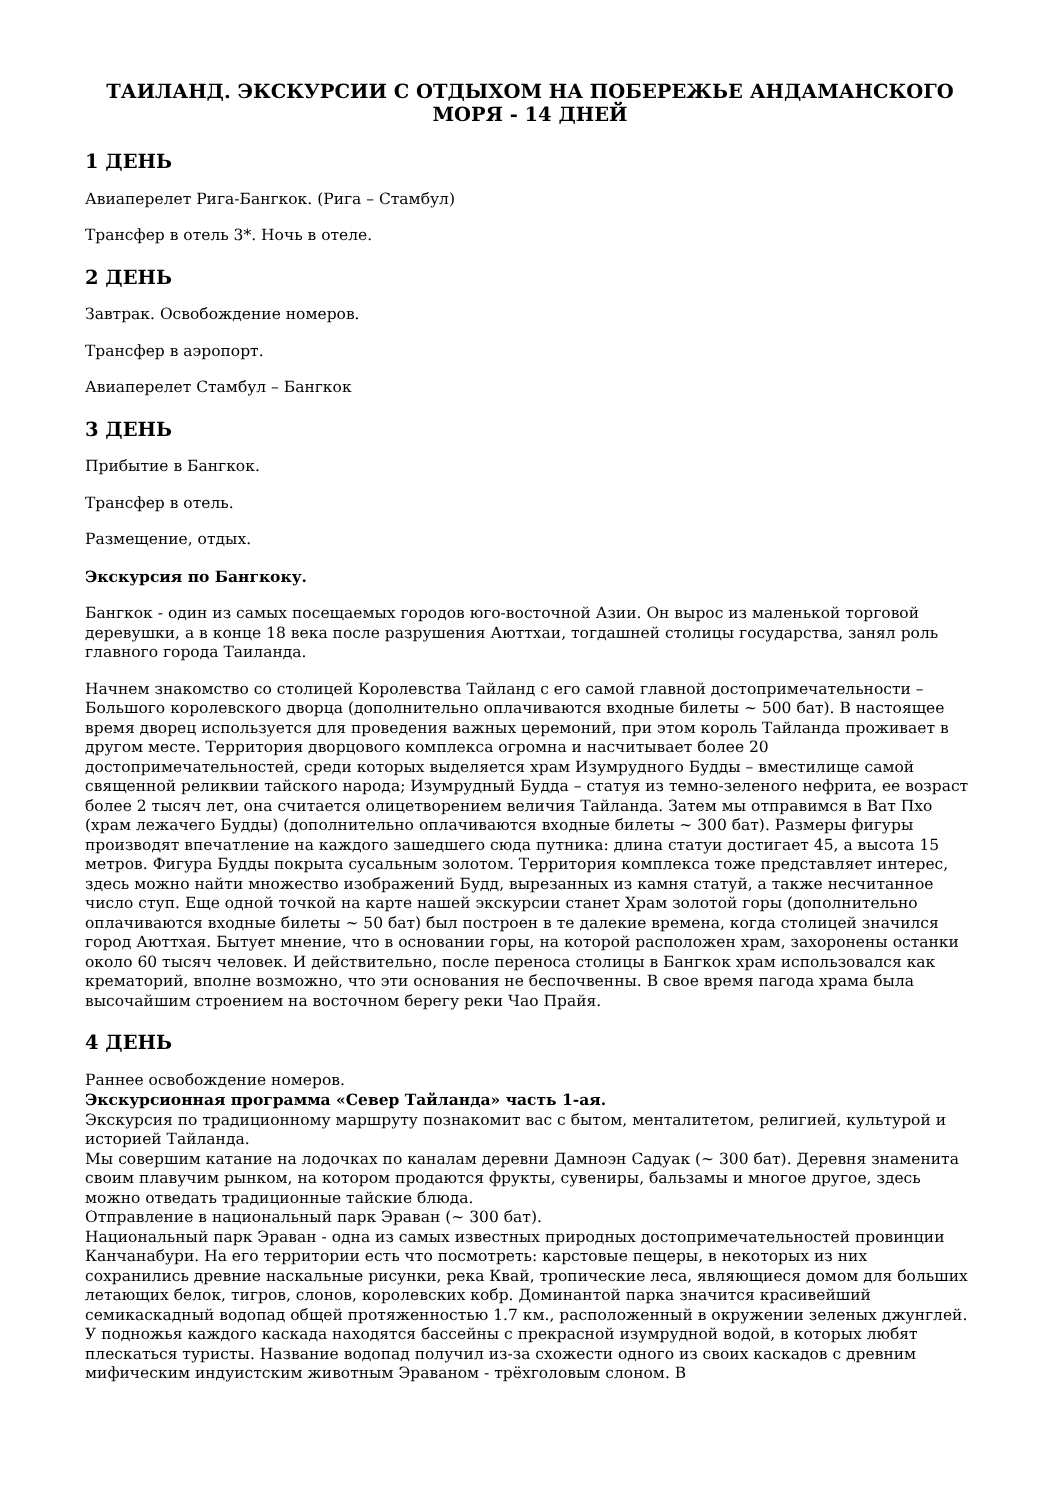ТАИЛАНД. ЭКСКУРСИИ С ОТДЫХОМ НА ПОБЕРЕЖЬЕ АНДАМАНСКОГО МОРЯ - 14 ДНЕЙ
1 ДЕНЬ
Авиаперелет Рига-Бангкок. (Рига – Стамбул)
Трансфер в отель 3*. Ночь в отеле.
2 ДЕНЬ
Завтрак. Освобождение номеров.
Трансфер в аэропорт.
Авиаперелет Стамбул – Бангкок
3 ДЕНЬ
Прибытие в Бангкок.
Трансфер в отель.
Размещение, отдых.
Экскурсия по Бангкоку.
Бангкок - один из самых посещаемых городов юго-восточной Азии. Он вырос из маленькой торговой деревушки, а в конце 18 века после разрушения Аюттхаи, тогдашней столицы государства, занял роль главного города Таиланда.
Начнем знакомство со столицей Королевства Тайланд с его самой главной достопримечательности – Большого королевского дворца (дополнительно оплачиваются входные билеты ~ 500 бат). В настоящее время дворец используется для проведения важных церемоний, при этом король Тайланда проживает в другом месте. Территория дворцового комплекса огромна и насчитывает более 20 достопримечательностей, среди которых выделяется храм Изумрудного Будды – вместилище самой священной реликвии тайского народа; Изумрудный Будда – статуя из темно-зеленого нефрита, ее возраст более 2 тысяч лет, она считается олицетворением величия Тайланда. Затем мы отправимся в Ват Пхо (храм лежачего Будды) (дополнительно оплачиваются входные билеты ~ 300 бат). Размеры фигуры производят впечатление на каждого зашедшего сюда путника: длина статуи достигает 45, а высота 15 метров. Фигура Будды покрыта сусальным золотом. Территория комплекса тоже представляет интерес, здесь можно найти множество изображений Будд, вырезанных из камня статуй, а также несчитанное число ступ. Еще одной точкой на карте нашей экскурсии станет Храм золотой горы (дополнительно оплачиваются входные билеты ~ 50 бат) был построен в те далекие времена, когда столицей значился город Аюттхая. Бытует мнение, что в основании горы, на которой расположен храм, захоронены останки около 60 тысяч человек. И действительно, после переноса столицы в Бангкок храм использовался как крематорий, вполне возможно, что эти основания не беспочвенны. В свое время пагода храма была высочайшим строением на восточном берегу реки Чао Прайя.
4 ДЕНЬ
Раннее освобождение номеров.
Экскурсионная программа «Север Тайланда» часть 1-ая.
Экскурсия по традиционному маршруту познакомит вас с бытом, менталитетом, религией, культурой и историей Тайланда.
Мы совершим катание на лодочках по каналам деревни Дамноэн Садуак (~ 300 бат). Деревня знаменита своим плавучим рынком, на котором продаются фрукты, сувениры, бальзамы и многое другое, здесь можно отведать традиционные тайские блюда.
Отправление в национальный парк Эраван (~ 300 бат).
Национальный парк Эраван - одна из самых известных природных достопримечательностей провинции Канчанабури. На его территории есть что посмотреть: карстовые пещеры, в некоторых из них сохранились древние наскальные рисунки, река Квай, тропические леса, являющиеся домом для больших летающих белок, тигров, слонов, королевских кобр. Доминантой парка значится красивейший семикаскадный водопад общей протяженностью 1.7 км., расположенный в окружении зеленых джунглей. У подножья каждого каскада находятся бассейны с прекрасной изумрудной водой, в которых любят плескаться туристы. Название водопад получил из-за схожести одного из своих каскадов с древним мифическим индуистским животным Эраваном - трёхголовым слоном. В